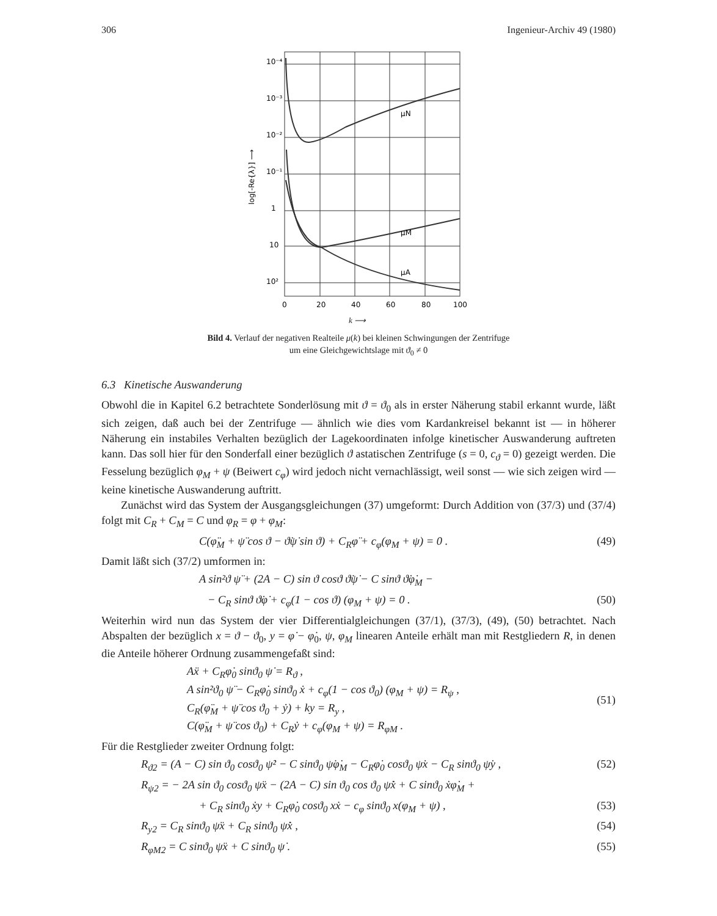306 Ingenieur-Archiv 49 (1980)
10⁻⁴
10⁻³
10⁻²
10⁻¹
1
10
10²
log[-Re{λ}] ⟶
μN
μM
μA
0
20
40
60
80
100
k ⟶
Bild 4. Verlauf der negativen Realteile μ(k) bei kleinen Schwingungen der Zentrifuge
um eine Gleichgewichtslage mit ϑ<sub>0</sub> ≠ 0
6.3 Kinetische Auswanderung
Obwohl die in Kapitel 6.2 betrachtete Sonderlösung mit ϑ = ϑ<sub>0</sub> als in erster Näherung stabil erkannt wurde, läßt sich zeigen, daß auch bei der Zentrifuge — ähnlich wie dies vom Kardankreisel bekannt ist — in höherer Näherung ein instabiles Verhalten bezüglich der Lagekoordinaten infolge kinetischer Auswanderung auftreten kann. Das soll hier für den Sonderfall einer bezüglich ϑ astatischen Zentrifuge (s = 0, c<sub>ϑ</sub> = 0) gezeigt werden. Die Fesselung bezüglich φ<sub>M</sub> + ψ (Beiwert c<sub>φ</sub>) wird jedoch nicht vernachlässigt, weil sonst — wie sich zeigen wird — keine kinetische Auswanderung auftritt.
Zunächst wird das System der Ausgangsgleichungen (37) umgeformt: Durch Addition von (37/3) und (37/4) folgt mit C<sub>R</sub> + C<sub>M</sub> = C und φ<sub>R</sub> = φ + φ<sub>M</sub>:
C(φ̈<sub>M</sub> + ψ̈ cos ϑ − ϑ̇ψ̇ sin ϑ) + C<sub>R</sub>φ̈ + c<sub>φ</sub>(φ<sub>M</sub> + ψ) = 0 . (49)
Damit läßt sich (37/2) umformen in:
A sin²ϑ ψ̈ + (2A − C) sin ϑ cosϑ ϑ̇ψ̇ − C sinϑ ϑ̇φ̇<sub>M</sub> −
− C<sub>R</sub> sinϑ ϑ̇φ̇ + c<sub>φ</sub>(1 − cos ϑ) (φ<sub>M</sub> + ψ) = 0 . (50)
Weiterhin wird nun das System der vier Differentialgleichungen (37/1), (37/3), (49), (50) betrachtet. Nach Abspalten der bezüglich x = ϑ − ϑ<sub>0</sub>, y = φ̇ − φ̇<sub>0</sub>, ψ, φ<sub>M</sub> linearen Anteile erhält man mit Restgliedern R, in denen die Anteile höherer Ordnung zusammengefaßt sind:
Aẍ + C<sub>R</sub>φ̇<sub>0</sub> sinϑ<sub>0</sub> ψ̇ = R<sub>ϑ</sub> ,
A sin²ϑ<sub>0</sub> ψ̈ − C<sub>R</sub>φ̇<sub>0</sub> sinϑ<sub>0</sub> ẋ + c<sub>φ</sub>(1 − cos ϑ<sub>0</sub>) (φ<sub>M</sub> + ψ) = R<sub>ψ</sub> ,
C<sub>R</sub>(φ̈<sub>M</sub> + ψ̈ cos ϑ<sub>0</sub> + ẏ) + ky = R<sub>y</sub> ,
C(φ̈<sub>M</sub> + ψ̈ cos ϑ<sub>0</sub>) + C<sub>R</sub>ẏ + c<sub>φ</sub>(φ<sub>M</sub> + ψ) = R<sub>φM</sub> . (51)
Für die Restglieder zweiter Ordnung folgt:
R<sub>ϑ2</sub> = (A − C) sin ϑ<sub>0</sub> cosϑ<sub>0</sub> ψ̇² − C sinϑ<sub>0</sub> ψ̇φ̇<sub>M</sub> − C<sub>R</sub>φ̇<sub>0</sub> cosϑ<sub>0</sub> ψ̇x − C<sub>R</sub> sinϑ<sub>0</sub> ψ̇y , (52)
R<sub>ψ2</sub> = − 2A sin ϑ<sub>0</sub> cosϑ<sub>0</sub> ψ̈x − (2A − C) sin ϑ<sub>0</sub> cos ϑ<sub>0</sub> ψ̇ẋ + C sinϑ<sub>0</sub> ẋφ̇<sub>M</sub> +
+ C<sub>R</sub> sinϑ<sub>0</sub> ẋy + C<sub>R</sub>φ̇<sub>0</sub> cosϑ<sub>0</sub> xẋ − c<sub>φ</sub> sinϑ<sub>0</sub> x(φ<sub>M</sub> + ψ) , (53)
R<sub>y2</sub> = C<sub>R</sub> sinϑ<sub>0</sub> ψ̈x + C<sub>R</sub> sinϑ<sub>0</sub> ψ̇ẋ , (54)
R<sub>φM2</sub> = C sinϑ<sub>0</sub> ψ̈x + C sinϑ<sub>0</sub> ψ̇ . (55)